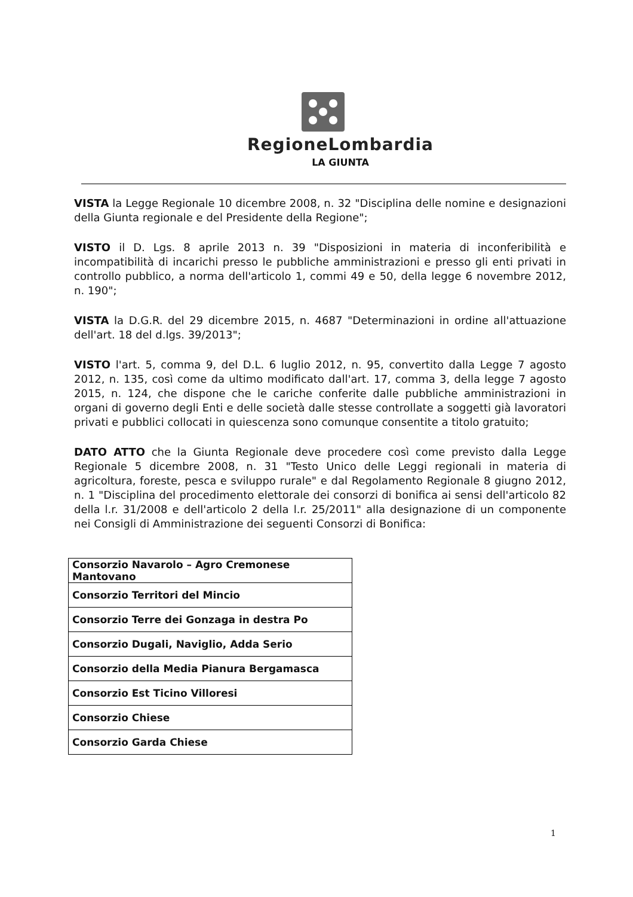RegioneLombardia
LA GIUNTA
VISTA la Legge Regionale 10 dicembre 2008, n. 32 "Disciplina delle nomine e designazioni della Giunta regionale e del Presidente della Regione";
VISTO il D. Lgs. 8 aprile 2013 n. 39 "Disposizioni in materia di inconferibilità e incompatibilità di incarichi presso le pubbliche amministrazioni e presso gli enti privati in controllo pubblico, a norma dell'articolo 1, commi 49 e 50, della legge 6 novembre 2012, n. 190";
VISTA la D.G.R. del 29 dicembre 2015, n. 4687 "Determinazioni in ordine all'attuazione dell'art. 18 del d.lgs. 39/2013";
VISTO l'art. 5, comma 9, del D.L. 6 luglio 2012, n. 95, convertito dalla Legge 7 agosto 2012, n. 135, così come da ultimo modificato dall'art. 17, comma 3, della legge 7 agosto 2015, n. 124, che dispone che le cariche conferite dalle pubbliche amministrazioni in organi di governo degli Enti e delle società dalle stesse controllate a soggetti già lavoratori privati e pubblici collocati in quiescenza sono comunque consentite a titolo gratuito;
DATO ATTO che la Giunta Regionale deve procedere così come previsto dalla Legge Regionale 5 dicembre 2008, n. 31 "Testo Unico delle Leggi regionali in materia di agricoltura, foreste, pesca e sviluppo rurale" e dal Regolamento Regionale 8 giugno 2012, n. 1 "Disciplina del procedimento elettorale dei consorzi di bonifica ai sensi dell'articolo 82 della l.r. 31/2008 e dell'articolo 2 della l.r. 25/2011" alla designazione di un componente nei Consigli di Amministrazione dei seguenti Consorzi di Bonifica:
| Consorzio Navarolo – Agro Cremonese Mantovano |
| Consorzio Territori del Mincio |
| Consorzio Terre dei Gonzaga in destra Po |
| Consorzio Dugali, Naviglio, Adda Serio |
| Consorzio della Media Pianura Bergamasca |
| Consorzio Est Ticino Villoresi |
| Consorzio Chiese |
| Consorzio Garda Chiese |
1